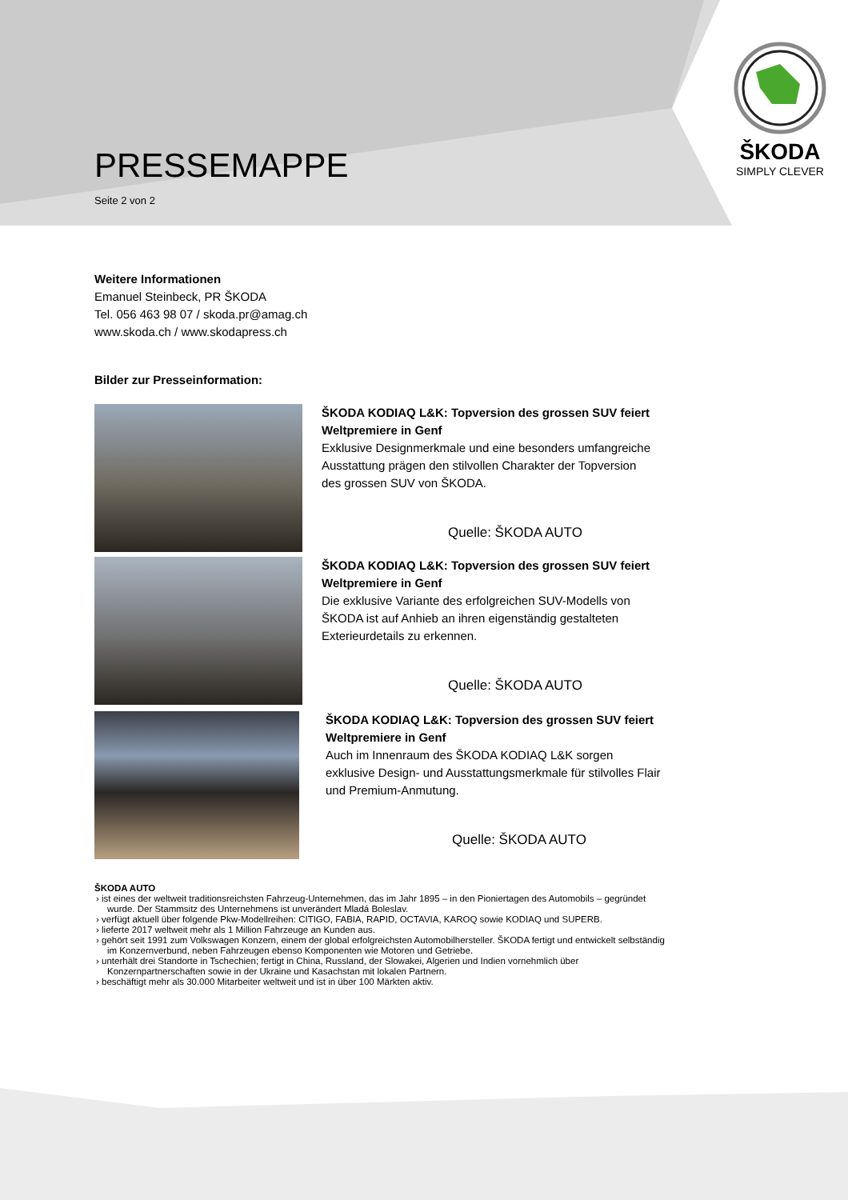ŠKODA
SIMPLY CLEVER
PRESSEMAPPE
Seite 2 von 2
Weitere Informationen
Emanuel Steinbeck, PR ŠKODA
Tel. 056 463 98 07 / skoda.pr@amag.ch
www.skoda.ch / www.skodapress.ch
Bilder zur Presseinformation:
ŠKODA KODIAQ L&K: Topversion des grossen SUV feiert Weltpremiere in Genf
Exklusive Designmerkmale und eine besonders umfangreiche Ausstattung prägen den stilvollen Charakter der Topversion des grossen SUV von ŠKODA.
Quelle: ŠKODA AUTO
ŠKODA KODIAQ L&K: Topversion des grossen SUV feiert Weltpremiere in Genf
Die exklusive Variante des erfolgreichen SUV-Modells von ŠKODA ist auf Anhieb an ihren eigenständig gestalteten Exterieurdetails zu erkennen.
Quelle: ŠKODA AUTO
ŠKODA KODIAQ L&K: Topversion des grossen SUV feiert Weltpremiere in Genf
Auch im Innenraum des ŠKODA KODIAQ L&K sorgen exklusive Design- und Ausstattungsmerkmale für stilvolles Flair und Premium-Anmutung.
Quelle: ŠKODA AUTO
ŠKODA AUTO
› ist eines der weltweit traditionsreichsten Fahrzeug-Unternehmen, das im Jahr 1895 – in den Pioniertagen des Automobils – gegründet wurde. Der Stammsitz des Unternehmens ist unverändert Mladá Boleslav.
› verfügt aktuell über folgende Pkw-Modellreihen: CITIGO, FABIA, RAPID, OCTAVIA, KAROQ sowie KODIAQ und SUPERB.
› lieferte 2017 weltweit mehr als 1 Million Fahrzeuge an Kunden aus.
› gehört seit 1991 zum Volkswagen Konzern, einem der global erfolgreichsten Automobilhersteller. ŠKODA fertigt und entwickelt selbständig im Konzernverbund, neben Fahrzeugen ebenso Komponenten wie Motoren und Getriebe.
› unterhält drei Standorte in Tschechien; fertigt in China, Russland, der Slowakei, Algerien und Indien vornehmlich über Konzernpartnerschaften sowie in der Ukraine und Kasachstan mit lokalen Partnern.
› beschäftigt mehr als 30.000 Mitarbeiter weltweit und ist in über 100 Märkten aktiv.